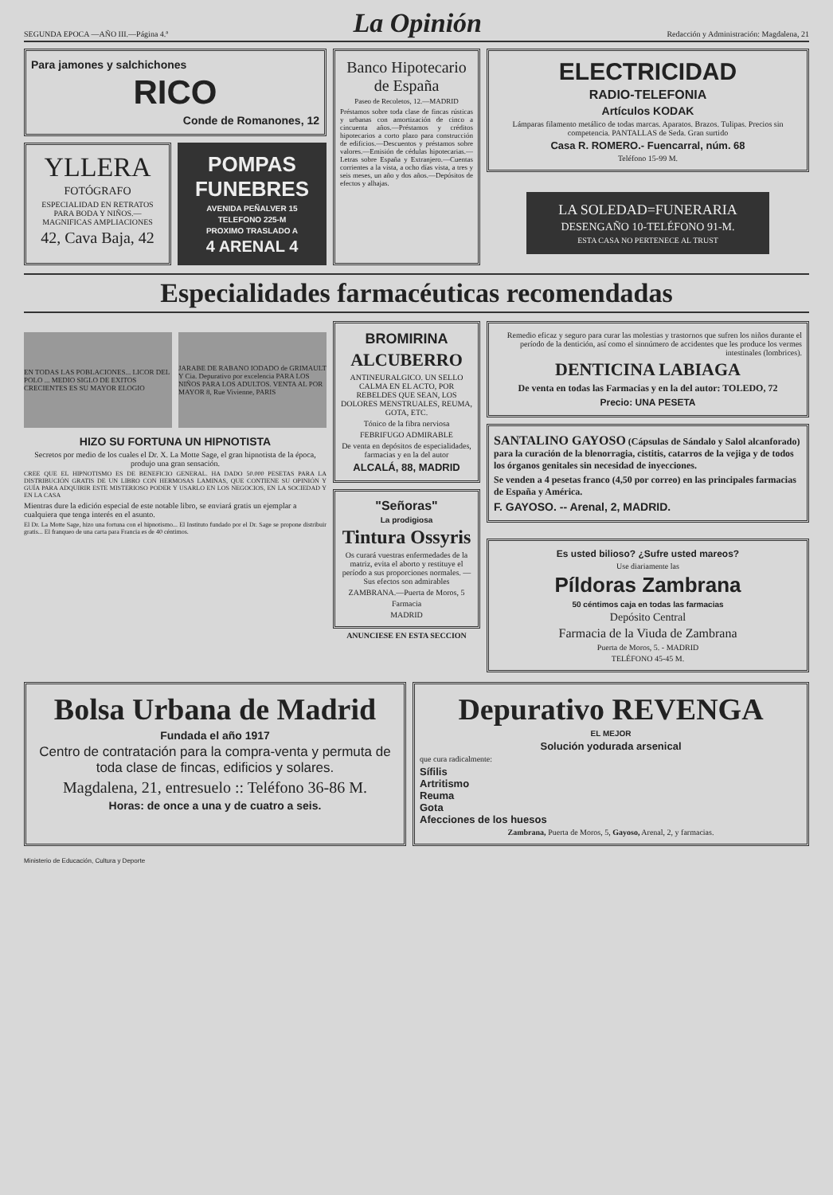SEGUNDA EPOCA —AÑO III.—Página 4.ª
La Opinión
Redacción y Administración: Magdalena, 21
Para jamones y salchichones
RICO
Conde de Romanones, 12
YLLERA
FOTÓGRAFO
ESPECIALIDAD EN RETRATOS PARA BODA Y NIÑOS.—MAGNIFICAS AMPLIACIONES
42, Cava Baja, 42
POMPAS FUNEBRES
AVENIDA PEÑALVER 15
TELEFONO 225-M
PROXIMO TRASLADO A
4 ARENAL 4
Banco Hipotecario de España
Paseo de Recoletos, 12.—MADRID
Préstamos sobre toda clase de fincas rústicas y urbanas con amortización de cinco a cincuenta años.—Préstamos y créditos hipotecarios a corto plazo para construcción de edificios.—Descuentos y préstamos sobre valores.—Emisión de cédulas hipotecarias.—Letras sobre España y Extranjero.—Cuentas corrientes a la vista, a ocho días vista, a tres y seis meses, un año y dos años.—Depósitos de efectos y alhajas.
ELECTRICIDAD
RADIO-TELEFONIA
Artículos KODAK
Lámparas filamento metálico de todas marcas. Aparatos. Brazos. Tulipas. Precios sin competencia. PANTALLAS de Seda. Gran surtido
Casa R. ROMERO.- Fuencarral, núm. 68
Teléfono 15-99 M.
LA SOLEDAD=FUNERARIA
DESENGAÑO 10-TELÉFONO 91-M.
ESTA CASA NO PERTENECE AL TRUST
Especialidades farmacéuticas recomendadas
EN TODAS LAS POBLACIONES... LICOR DEL POLO ... MEDIO SIGLO DE EXITOS CRECIENTES ES SU MAYOR ELOGIO
JARABE DE RABANO IODADO de GRIMAULT Y Cia. Depurativo por excelencia PARA LOS NIÑOS PARA LOS ADULTOS. VENTA AL POR MAYOR 8, Rue Vivienne, PARIS
HIZO SU FORTUNA UN HIPNOTISTA
Secretos por medio de los cuales el Dr. X. La Motte Sage, el gran hipnotista de la época, produjo una gran sensación.
CREE QUE EL HIPNOTISMO ES DE BENEFICIO GENERAL. HA DADO 50.000 PESETAS PARA LA DISTRIBUCIÓN GRATIS DE UN LIBRO CON HERMOSAS LAMINAS, QUE CONTIENE SU OPINIÓN Y GUÍA PARA ADQUIRIR ESTE MISTERIOSO PODER Y USARLO EN LOS NEGOCIOS, EN LA SOCIEDAD Y EN LA CASA
Mientras dure la edición especial de este notable libro, se enviará gratis un ejemplar a cualquiera que tenga interés en el asunto.
El Dr. La Motte Sage, hizo una fortuna con el hipnotismo... El Instituto fundado por el Dr. Sage se propone distribuir gratis... El franqueo de una carta para Francia es de 40 céntimos.
BROMIRINA
ALCUBERRO
ANTINEURALGICO. UN SELLO CALMA EN EL ACTO, POR REBELDES QUE SEAN, LOS DOLORES MENSTRUALES, REUMA, GOTA, ETC.
Tónico de la fibra nerviosa
FEBRIFUGO ADMIRABLE
De venta en depósitos de especialidades, farmacias y en la del autor
ALCALÁ, 88, MADRID
"Señoras"
La prodigiosa
Tintura Ossyris
Os curará vuestras enfermedades de la matriz, evita el aborto y restituye el período a sus proporciones normales. — Sus efectos son admirables
ZAMBRANA.—Puerta de Moros, 5
Farmacia
MADRID
ANUNCIESE EN ESTA SECCION
Remedio eficaz y seguro para curar las molestias y trastornos que sufren los niños durante el período de la dentición, así como el sinnúmero de accidentes que les produce los vermes intestinales (lombrices).
DENTICINA LABIAGA
De venta en todas las Farmacias y en la del autor: TOLEDO, 72
Precio: UNA PESETA
SANTALINO GAYOSO (Cápsulas de Sándalo y Salol alcanforado) para la curación de la blenorragia, cistitis, catarros de la vejiga y de todos los órganos genitales sin necesidad de inyecciones.
Se venden a 4 pesetas franco (4,50 por correo) en las principales farmacias de España y América.
F. GAYOSO. -- Arenal, 2, MADRID.
Es usted bilioso? ¿Sufre usted mareos?
Use diariamente las
Píldoras Zambrana
50 céntimos caja en todas las farmacias
Depósito Central
Farmacia de la Viuda de Zambrana
Puerta de Moros, 5. - MADRID
TELÉFONO 45-45 M.
Bolsa Urbana de Madrid
Fundada el año 1917
Centro de contratación para la compra-venta y permuta de toda clase de fincas, edificios y solares.
Magdalena, 21, entresuelo :: Teléfono 36-86 M.
Horas: de once a una y de cuatro a seis.
Depurativo REVENGA
EL MEJOR
Solución yodurada arsenical
que cura radicalmente:
Sífilis
Artritismo
Reuma
Gota
Afecciones de los huesos
Zambrana, Puerta de Moros, 5, Gayoso, Arenal, 2, y farmacias.
Ministerio de Educación, Cultura y Deporte